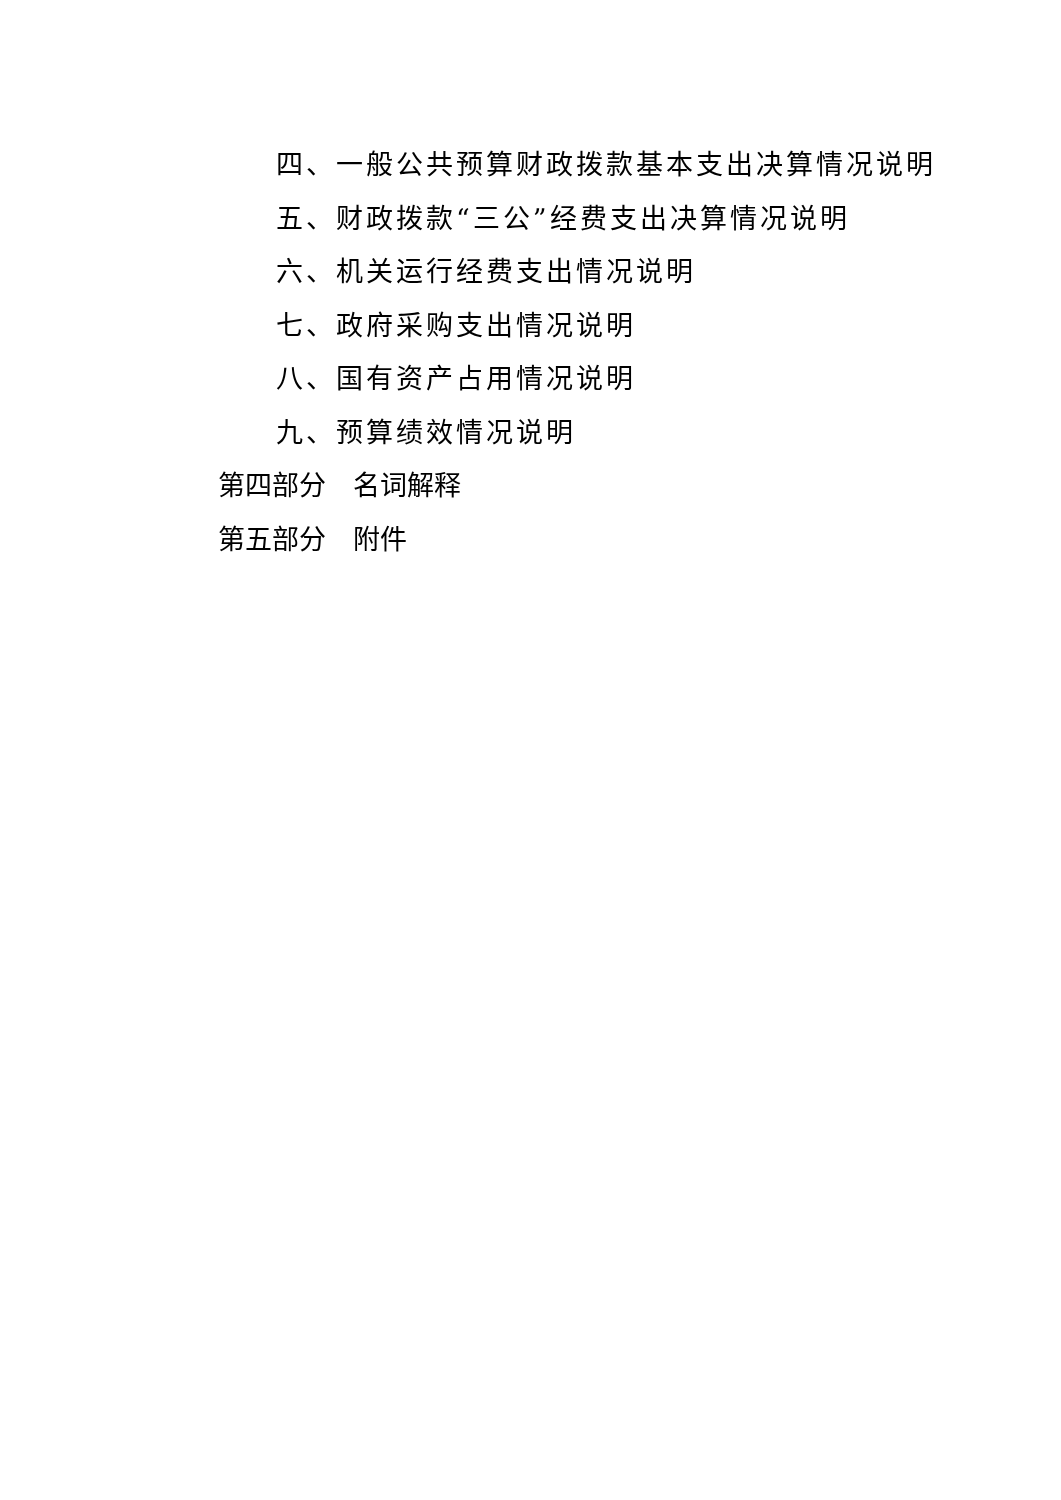四、一般公共预算财政拨款基本支出决算情况说明
五、财政拨款“三公”经费支出决算情况说明
六、机关运行经费支出情况说明
七、政府采购支出情况说明
八、国有资产占用情况说明
九、预算绩效情况说明
第四部分　名词解释
第五部分　附件